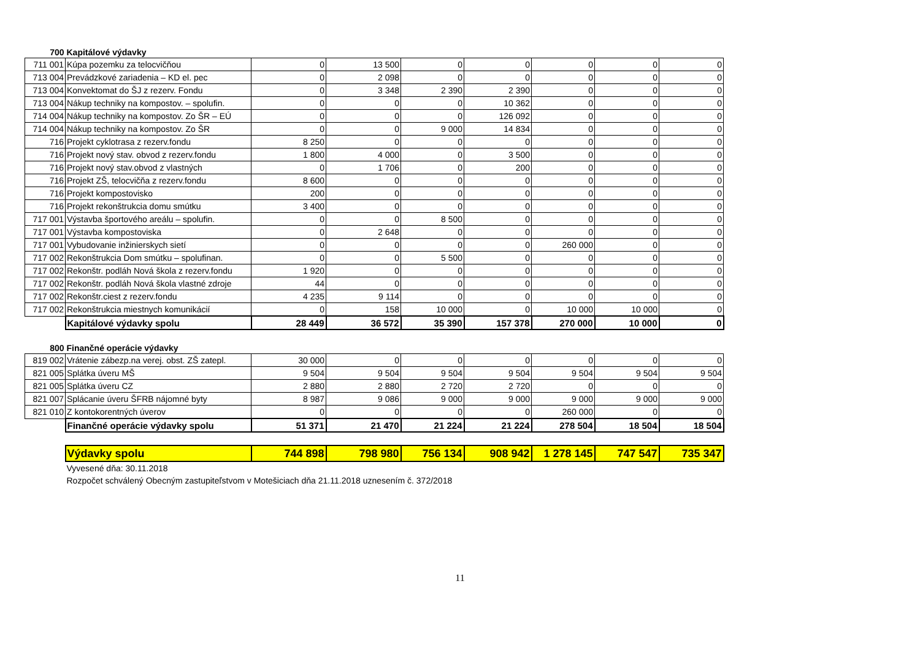| 700 | Kapitálové výdavky | | | | | | | |
| 711 001 | Kúpa pozemku za telocvičňou | 0 | 13 500 | 0 | 0 | 0 | 0 | 0 |
| 713 004 | Prevádzkové zariadenia – KD el. pec | 0 | 2 098 | 0 | 0 | 0 | 0 | 0 |
| 713 004 | Konvektomat do ŠJ z rezerv. Fondu | 0 | 3 348 | 2 390 | 2 390 | 0 | 0 | 0 |
| 713 004 | Nákup techniky na kompostov. – spolufin. | 0 | 0 | 0 | 10 362 | 0 | 0 | 0 |
| 714 004 | Nákup techniky na kompostov. Zo ŠR – EÚ | 0 | 0 | 0 | 126 092 | 0 | 0 | 0 |
| 714 004 | Nákup techniky na kompostov. Zo ŠR | 0 | 0 | 9 000 | 14 834 | 0 | 0 | 0 |
| 716 | Projekt cyklotrasa z rezerv.fondu | 8 250 | 0 | 0 | 0 | 0 | 0 | 0 |
| 716 | Projekt nový stav. obvod z rezerv.fondu | 1 800 | 4 000 | 0 | 3 500 | 0 | 0 | 0 |
| 716 | Projekt nový stav.obvod z vlastných | 0 | 1 706 | 0 | 200 | 0 | 0 | 0 |
| 716 | Projekt ZŠ, telocvičňa z rezerv.fondu | 8 600 | 0 | 0 | 0 | 0 | 0 | 0 |
| 716 | Projekt kompostovisko | 200 | 0 | 0 | 0 | 0 | 0 | 0 |
| 716 | Projekt rekonštrukcia domu smútku | 3 400 | 0 | 0 | 0 | 0 | 0 | 0 |
| 717 001 | Výstavba športového areálu – spolufin. | 0 | 0 | 8 500 | 0 | 0 | 0 | 0 |
| 717 001 | Výstavba kompostoviska | 0 | 2 648 | 0 | 0 | 0 | 0 | 0 |
| 717 001 | Vybudovanie inžinierskych sietí | 0 | 0 | 0 | 0 | 260 000 | 0 | 0 |
| 717 002 | Rekonštrukcia Dom smútku – spolufinan. | 0 | 0 | 5 500 | 0 | 0 | 0 | 0 |
| 717 002 | Rekonštr. podláh Nová škola z rezerv.fondu | 1 920 | 0 | 0 | 0 | 0 | 0 | 0 |
| 717 002 | Rekonštr. podláh Nová škola vlastné zdroje | 44 | 0 | 0 | 0 | 0 | 0 | 0 |
| 717 002 | Rekonštr.ciest z rezerv.fondu | 4 235 | 9 114 | 0 | 0 | 0 | 0 | 0 |
| 717 002 | Rekonštrukcia miestnych komunikácií | 0 | 158 | 10 000 | 0 | 10 000 | 10 000 | 0 |
| | Kapitálové výdavky spolu | 28 449 | 36 572 | 35 390 | 157 378 | 270 000 | 10 000 | 0 |
| 800 | Finančné operácie výdavky | | | | | | | |
| 819 002 | Vrátenie zábezp.na verej. obst. ZŠ zatepl. | 30 000 | 0 | 0 | 0 | 0 | 0 | 0 |
| 821 005 | Splátka úveru MŠ | 9 504 | 9 504 | 9 504 | 9 504 | 9 504 | 9 504 | 9 504 |
| 821 005 | Splátka úveru CZ | 2 880 | 2 880 | 2 720 | 2 720 | 0 | 0 | 0 |
| 821 007 | Splácanie úveru ŠFRB nájomné byty | 8 987 | 9 086 | 9 000 | 9 000 | 9 000 | 9 000 | 9 000 |
| 821 010 | Z kontokorentných úverov | 0 | 0 | 0 | 0 | 260 000 | 0 | 0 |
| | Finančné operácie výdavky spolu | 51 371 | 21 470 | 21 224 | 21 224 | 278 504 | 18 504 | 18 504 |
| | Výdavky spolu | 744 898 | 798 980 | 756 134 | 908 942 | 1 278 145 | 747 547 | 735 347 |
| | Vyvesené dňa: 30.11.2018 | | | | | | | |
| | Rozpočet schválený Obecným zastupiteľstvom v Motešiciach dňa 21.11.2018 uznesením č. 372/2018 | | | | | | | |
11